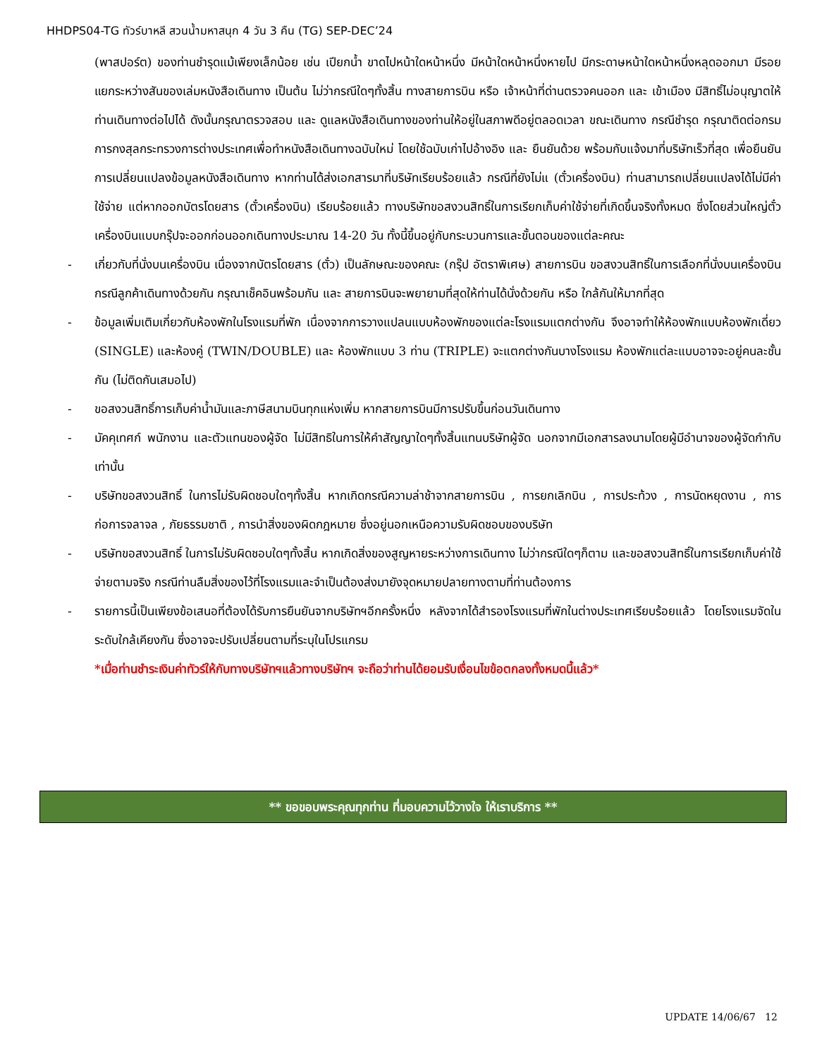HHDPS04-TG ทัวร์บาหลี สวนน้ำมหาสนุก 4 วัน 3 คืน (TG) SEP-DEC’24
(พาสปอร์ต) ของท่านชำรุดแม้เพียงเล็กน้อย เช่น เปียกน้ำ ขาดไปหน้าใดหน้าหนึ่ง มีหน้าใดหน้าหนึ่งหายไป มีกระดาษหน้าใดหน้าหนึ่งหลุดออกมา มีรอยแยกระหว่างสันของเล่มหนังสือเดินทาง เป็นต้น ไม่ว่ากรณีใดๆทั้งสิ้น ทางสายการบิน หรือ เจ้าหน้าที่ด่านตรวจคนออก และ เข้าเมือง มีสิทธิ์ไม่อนุญาตให้ท่านเดินทางต่อไปได้ ดังนั้นกรุณาตรวจสอบ และ ดูแลหนังสือเดินทางของท่านให้อยู่ในสภาพดีอยู่ตลอดเวลา ขณะเดินทาง กรณีชำรุด กรุณาติดต่อกรมการกงสุลกระทรวงการต่างประเทศเพื่อทำหนังสือเดินทางฉบับใหม่ โดยใช้ฉบับเก่าไปอ้างอิง และ ยืนยันด้วย พร้อมกับแจ้งมาที่บริษัทเร็วที่สุด เพื่อยืนยันการเปลี่ยนแปลงข้อมูลหนังสือเดินทาง หากท่านได้ส่งเอกสารมาที่บริษัทเรียบร้อยแล้ว กรณีที่ยังไม่แ (ตั๋วเครื่องบิน) ท่านสามารถเปลี่ยนแปลงได้ไม่มีค่าใช้จ่าย แต่หากออกบัตรโดยสาร (ตั๋วเครื่องบิน) เรียบร้อยแล้ว ทางบริษัทขอสงวนสิทธิ์ในการเรียกเก็บค่าใช้จ่ายที่เกิดขึ้นจริงทั้งหมด ซึ่งโดยส่วนใหญ่ตั๋วเครื่องบินแบบกรุ๊ปจะออกก่อนออกเดินทางประมาณ 14-20 วัน ทั้งนี้ขึ้นอยู่กับกระบวนการและขั้นตอนของแต่ละคณะ
- เกี่ยวกับที่นั่งบนเครื่องบิน เนื่องจากบัตรโดยสาร (ตั๋ว) เป็นลักษณะของคณะ (กรุ๊ป อัตราพิเศษ) สายการบิน ขอสงวนสิทธิ์ในการเลือกที่นั่งบนเครื่องบิน กรณีลูกค้าเดินทางด้วยกัน กรุณาเช็คอินพร้อมกัน และ สายการบินจะพยายามที่สุดให้ท่านได้นั่งด้วยกัน หรือ ใกล้กันให้มากที่สุด
- ข้อมูลเพิ่มเติมเกี่ยวกับห้องพักในโรงแรมที่พัก เนื่องจากการวางแปลนแบบห้องพักของแต่ละโรงแรมแตกต่างกัน จึงอาจทำให้ห้องพักแบบห้องพักเดี่ยว (SINGLE) และห้องคู่ (TWIN/DOUBLE) และ ห้องพักแบบ 3 ท่าน (TRIPLE) จะแตกต่างกันบางโรงแรม ห้องพักแต่ละแบบอาจจะอยู่คนละชั้นกัน (ไม่ติดกันเสมอไป)
- ขอสงวนสิทธิ์การเก็บค่าน้ำมันและภาษีสนามบินทุกแห่งเพิ่ม หากสายการบินมีการปรับขึ้นก่อนวันเดินทาง
- มัคคุเทศก์ พนักงาน และตัวแทนของผู้จัด ไม่มีสิทธิในการให้คำสัญญาใดๆทั้งสิ้นแทนบริษัทผู้จัด นอกจากมีเอกสารลงนามโดยผู้มีอำนาจของผู้จัดกำกับเท่านั้น
- บริษัทขอสงวนสิทธิ์ ในการไม่รับผิดชอบใดๆทั้งสิ้น หากเกิดกรณีความล่าช้าจากสายการบิน , การยกเลิกบิน , การประท้วง , การนัดหยุดงาน , การก่อการจลาจล , ภัยธรรมชาติ , การนำสิ่งของผิดกฎหมาย ซึ่งอยู่นอกเหนือความรับผิดชอบของบริษัท
- บริษัทขอสงวนสิทธิ์ ในการไม่รับผิดชอบใดๆทั้งสิ้น หากเกิดสิ่งของสูญหายระหว่างการเดินทาง ไม่ว่ากรณีใดๆก็ตาม และขอสงวนสิทธิ์ในการเรียกเก็บค่าใช้จ่ายตามจริง กรณีท่านลืมสิ่งของไว้ที่โรงแรมและจำเป็นต้องส่งมายังจุดหมายปลายทางตามที่ท่านต้องการ
- รายการนี้เป็นเพียงข้อเสนอที่ต้องได้รับการยืนยันจากบริษัทฯอีกครั้งหนึ่ง หลังจากได้สำรองโรงแรมที่พักในต่างประเทศเรียบร้อยแล้ว โดยโรงแรมจัดในระดับใกล้เคียงกัน ซึ่งอาจจะปรับเปลี่ยนตามที่ระบุในโปรแกรม
*เมื่อท่านชำระเงินค่าทัวร์ให้กับทางบริษัทฯแล้วทางบริษัทฯ จะถือว่าท่านได้ยอมรับเงื่อนไขข้อตกลงทั้งหมดนี้แล้ว*
** ขอขอบพระคุณทุกท่าน ที่มอบความไว้วางใจ ให้เราบริการ **
UPDATE 14/06/67 12